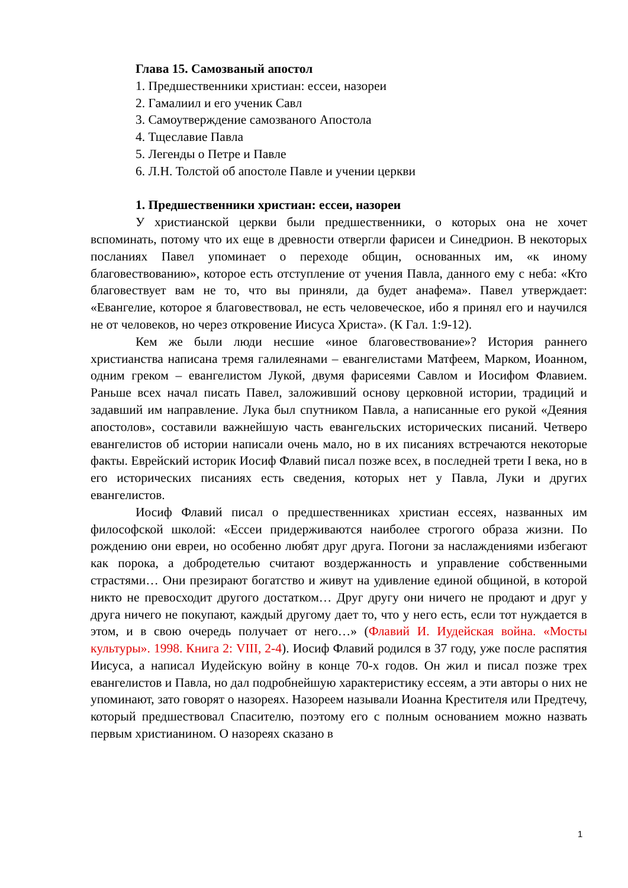Глава 15. Самозваный апостол
1. Предшественники христиан: ессеи, назореи
2. Гамалиил и его ученик Савл
3. Самоутверждение самозваного Апостола
4. Тщеславие Павла
5. Легенды о Петре и Павле
6. Л.Н. Толстой об апостоле Павле и учении церкви
1. Предшественники христиан: ессеи, назореи
У христианской церкви были предшественники, о которых она не хочет вспоминать, потому что их еще в древности отвергли фарисеи и Синедрион. В некоторых посланиях Павел упоминает о переходе общин, основанных им, «к иному благовествованию», которое есть отступление от учения Павла, данного ему с неба: «Кто благовествует вам не то, что вы приняли, да будет анафема». Павел утверждает: «Евангелие, которое я благовествовал, не есть человеческое, ибо я принял его и научился не от человеков, но через откровение Иисуса Христа». (К Гал. 1:9-12).
Кем же были люди несшие «иное благовествование»? История раннего христианства написана тремя галилеянами – евангелистами Матфеем, Марком, Иоанном, одним греком – евангелистом Лукой, двумя фарисеями Савлом и Иосифом Флавием. Раньше всех начал писать Павел, заложивший основу церковной истории, традиций и задавший им направление. Лука был спутником Павла, а написанные его рукой «Деяния апостолов», составили важнейшую часть евангельских исторических писаний. Четверо евангелистов об истории написали очень мало, но в их писаниях встречаются некоторые факты. Еврейский историк Иосиф Флавий писал позже всех, в последней трети I века, но в его исторических писаниях есть сведения, которых нет у Павла, Луки и других евангелистов.
Иосиф Флавий писал о предшественниках христиан ессеях, названных им философской школой: «Ессеи придерживаются наиболее строгого образа жизни. По рождению они евреи, но особенно любят друг друга. Погони за наслаждениями избегают как порока, а добродетелью считают воздержанность и управление собственными страстями… Они презирают богатство и живут на удивление единой общиной, в которой никто не превосходит другого достатком… Друг другу они ничего не продают и друг у друга ничего не покупают, каждый другому дает то, что у него есть, если тот нуждается в этом, и в свою очередь получает от него…» (Флавий И. Иудейская война. «Мосты культуры». 1998. Книга 2: VIII, 2-4). Иосиф Флавий родился в 37 году, уже после распятия Иисуса, а написал Иудейскую войну в конце 70-х годов. Он жил и писал позже трех евангелистов и Павла, но дал подробнейшую характеристику ессеям, а эти авторы о них не упоминают, зато говорят о назореях. Назореем называли Иоанна Крестителя или Предтечу, который предшествовал Спасителю, поэтому его с полным основанием можно назвать первым христианином. О назореях сказано в
1